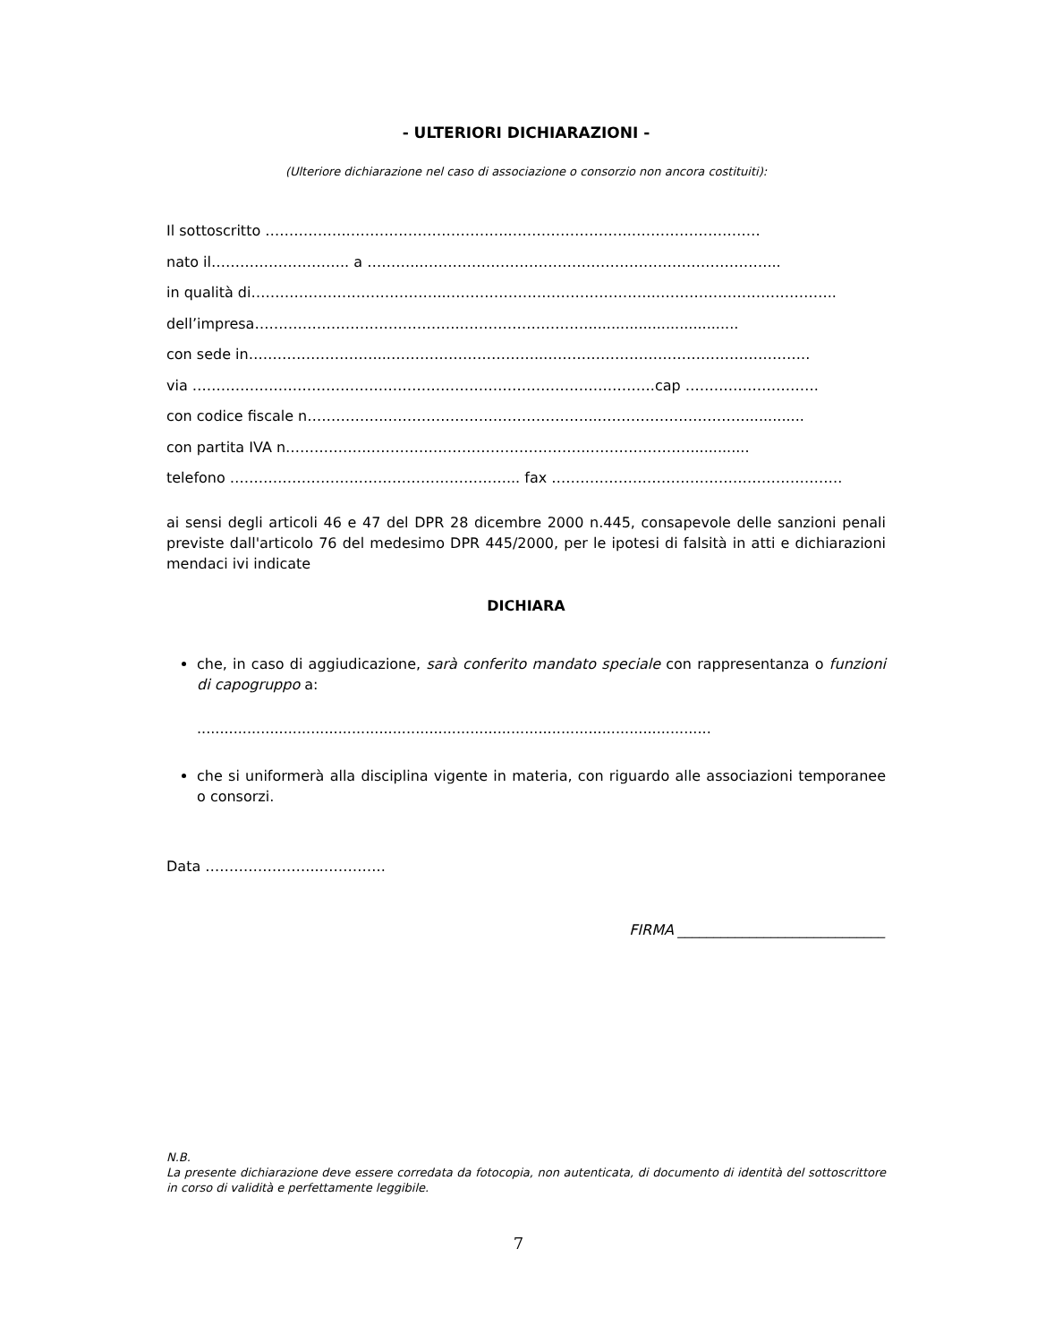- ULTERIORI DICHIARAZIONI -
(Ulteriore dichiarazione nel caso di associazione o consorzio non ancora costituiti):
Il sottoscritto ……………..……………………………..…………………….………………………
nato il……………………….. a ………..…………………………………………………….…………...
in qualità di…………………………………..……………………………………..………………………………..
dell’impresa…………………………………….……………………….................................
con sede in………………………...…………………………..………………………………………………..
via …………………………………………………………………………………….cap ……………………….
con codice fiscale n……………..……………………………………..…………………………..............
con partita IVA n……………..………………………………………..………………….............
telefono ……………………….…………………………... fax …………………………………………………….
ai sensi degli articoli 46 e 47 del DPR 28 dicembre 2000 n.445, consapevole delle sanzioni penali previste dall'articolo 76 del medesimo DPR 445/2000, per le ipotesi di falsità in atti e dichiarazioni mendaci ivi indicate
DICHIARA
che, in caso di aggiudicazione, sarà conferito mandato speciale con rappresentanza o funzioni di capogruppo a:
.................................................................................................................
che si uniformerà alla disciplina vigente in materia, con riguardo alle associazioni temporanee o consorzi.
Data …………………...…………..
FIRMA _____________________________
N.B.
La presente dichiarazione deve essere corredata da fotocopia, non autenticata, di documento di identità del sottoscrittore in corso di validità e perfettamente leggibile.
7